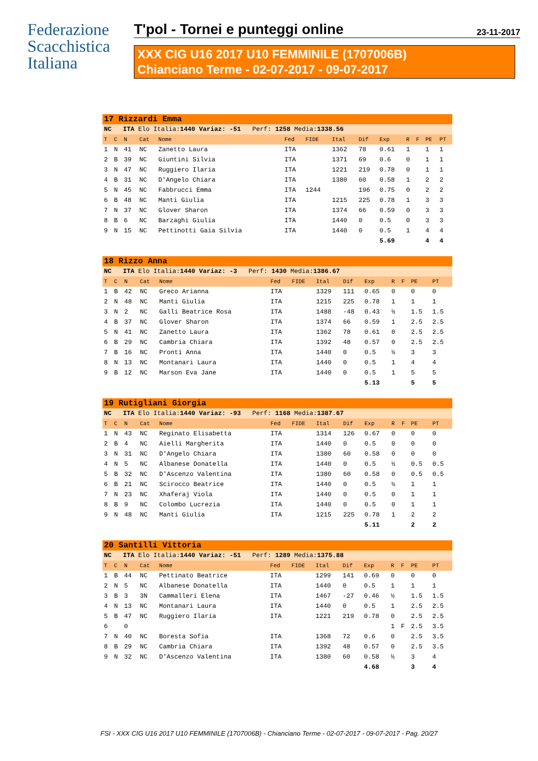Federazione
Scacchistica
Italiana
T'pol - Tornei e punteggi online 23-11-2017
XXX CIG U16 2017 U10 FEMMINILE (1707006B)
Chianciano Terme - 02-07-2017 - 09-07-2017
| 17 Rizzardi Emma | | | | | | | | | | | | | |
| NC ITA Elo Italia: 1440 Variaz: -51 Perf: 1258 Media: 1338.56 | | | | | | | | | | | | | |
| T | C | N | Cat | Nome | Fed | FIDE | Ital | Dif | Exp | R | F | PE | PT |
| 1 | N | 41 | NC | Zanetto Laura | ITA | | 1362 | 78 | 0.61 | 1 | | 1 | 1 |
| 2 | B | 39 | NC | Giuntini Silvia | ITA | | 1371 | 69 | 0.6 | 0 | | 1 | 1 |
| 3 | N | 47 | NC | Ruggiero Ilaria | ITA | | 1221 | 219 | 0.78 | 0 | | 1 | 1 |
| 4 | B | 31 | NC | D'Angelo Chiara | ITA | | 1380 | 60 | 0.58 | 1 | | 2 | 2 |
| 5 | N | 45 | NC | Fabbrucci Emma | ITA | 1244 | | 196 | 0.75 | 0 | | 2 | 2 |
| 6 | B | 48 | NC | Manti Giulia | ITA | | 1215 | 225 | 0.78 | 1 | | 3 | 3 |
| 7 | N | 37 | NC | Glover Sharon | ITA | | 1374 | 66 | 0.59 | 0 | | 3 | 3 |
| 8 | B | 6 | NC | Barzaghi Giulia | ITA | | 1440 | 0 | 0.5 | 0 | | 3 | 3 |
| 9 | N | 15 | NC | Pettinotti Gaia Silvia | ITA | | 1440 | 0 | 0.5 | 1 | | 4 | 4 |
| | | | | | | | | | 5.69 | | | 4 | 4 |
| 18 Rizzo Anna | | | | | | | | | | | | | |
| NC ITA Elo Italia: 1440 Variaz: -3 Perf: 1430 Media: 1386.67 | | | | | | | | | | | | | |
| T | C | N | Cat | Nome | Fed | FIDE | Ital | Dif | Exp | R | F | PE | PT |
| 1 | B | 42 | NC | Greco Arianna | ITA | | 1329 | 111 | 0.65 | 0 | | 0 | 0 |
| 2 | N | 48 | NC | Manti Giulia | ITA | | 1215 | 225 | 0.78 | 1 | | 1 | 1 |
| 3 | N | 2 | NC | Galli Beatrice Rosa | ITA | | 1488 | -48 | 0.43 | ½ | | 1.5 | 1.5 |
| 4 | B | 37 | NC | Glover Sharon | ITA | | 1374 | 66 | 0.59 | 1 | | 2.5 | 2.5 |
| 5 | N | 41 | NC | Zanetto Laura | ITA | | 1362 | 78 | 0.61 | 0 | | 2.5 | 2.5 |
| 6 | B | 29 | NC | Cambria Chiara | ITA | | 1392 | 48 | 0.57 | 0 | | 2.5 | 2.5 |
| 7 | B | 16 | NC | Pronti Anna | ITA | | 1440 | 0 | 0.5 | ½ | | 3 | 3 |
| 8 | N | 13 | NC | Montanari Laura | ITA | | 1440 | 0 | 0.5 | 1 | | 4 | 4 |
| 9 | B | 12 | NC | Marson Eva Jane | ITA | | 1440 | 0 | 0.5 | 1 | | 5 | 5 |
| | | | | | | | | | 5.13 | | | 5 | 5 |
| 19 Rutigliani Giorgia | | | | | | | | | | | | | |
| NC ITA Elo Italia: 1440 Variaz: -93 Perf: 1168 Media: 1387.67 | | | | | | | | | | | | | |
| T | C | N | Cat | Nome | Fed | FIDE | Ital | Dif | Exp | R | F | PE | PT |
| 1 | N | 43 | NC | Reginato Elisabetta | ITA | | 1314 | 126 | 0.67 | 0 | | 0 | 0 |
| 2 | B | 4 | NC | Aielli Margherita | ITA | | 1440 | 0 | 0.5 | 0 | | 0 | 0 |
| 3 | N | 31 | NC | D'Angelo Chiara | ITA | | 1380 | 60 | 0.58 | 0 | | 0 | 0 |
| 4 | N | 5 | NC | Albanese Donatella | ITA | | 1440 | 0 | 0.5 | ½ | | 0.5 | 0.5 |
| 5 | B | 32 | NC | D'Ascenzo Valentina | ITA | | 1380 | 60 | 0.58 | 0 | | 0.5 | 0.5 |
| 6 | B | 21 | NC | Scirocco Beatrice | ITA | | 1440 | 0 | 0.5 | ½ | | 1 | 1 |
| 7 | N | 23 | NC | Xhaferaj Viola | ITA | | 1440 | 0 | 0.5 | 0 | | 1 | 1 |
| 8 | B | 9 | NC | Colombo Lucrezia | ITA | | 1440 | 0 | 0.5 | 0 | | 1 | 1 |
| 9 | N | 48 | NC | Manti Giulia | ITA | | 1215 | 225 | 0.78 | 1 | | 2 | 2 |
| | | | | | | | | | 5.11 | | | 2 | 2 |
| 20 Santilli Vittoria | | | | | | | | | | | | | |
| NC ITA Elo Italia: 1440 Variaz: -51 Perf: 1289 Media: 1375.88 | | | | | | | | | | | | | |
| T | C | N | Cat | Nome | Fed | FIDE | Ital | Dif | Exp | R | F | PE | PT |
| 1 | B | 44 | NC | Pettinato Beatrice | ITA | | 1299 | 141 | 0.69 | 0 | | 0 | 0 |
| 2 | N | 5 | NC | Albanese Donatella | ITA | | 1440 | 0 | 0.5 | 1 | | 1 | 1 |
| 3 | B | 3 | 3N | Cammalleri Elena | ITA | | 1467 | -27 | 0.46 | ½ | | 1.5 | 1.5 |
| 4 | N | 13 | NC | Montanari Laura | ITA | | 1440 | 0 | 0.5 | 1 | | 2.5 | 2.5 |
| 5 | B | 47 | NC | Ruggiero Ilaria | ITA | | 1221 | 219 | 0.78 | 0 | | 2.5 | 2.5 |
| 6 | | 0 | | | | | | | | 1 | F | 2.5 | 3.5 |
| 7 | N | 40 | NC | Boresta Sofia | ITA | | 1368 | 72 | 0.6 | 0 | | 2.5 | 3.5 |
| 8 | B | 29 | NC | Cambria Chiara | ITA | | 1392 | 48 | 0.57 | 0 | | 2.5 | 3.5 |
| 9 | N | 32 | NC | D'Ascenzo Valentina | ITA | | 1380 | 60 | 0.58 | ½ | | 3 | 4 |
| | | | | | | | | | 4.68 | | | 3 | 4 |
FSI - XXX CIG U16 2017 U10 FEMMINILE (1707006B) - Chianciano Terme - 02-07-2017 - 09-07-2017 - Pag. 20/27